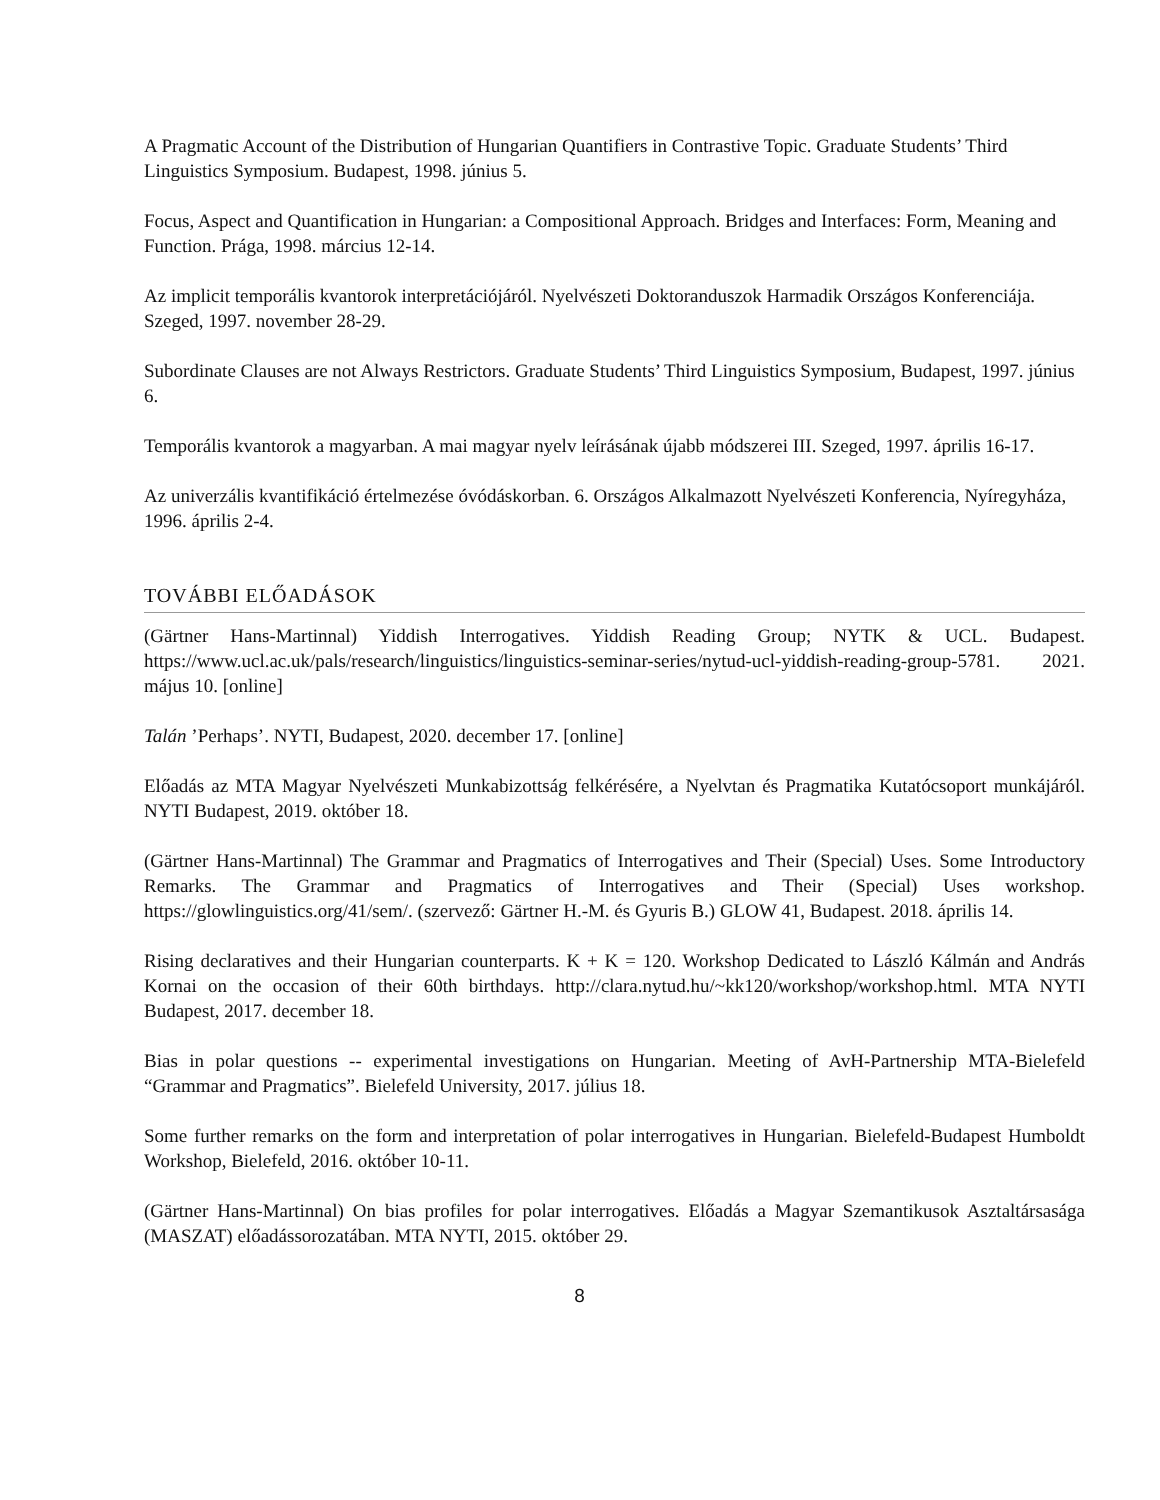A Pragmatic Account of the Distribution of Hungarian Quantifiers in Contrastive Topic. Graduate Students’ Third Linguistics Symposium. Budapest, 1998. június 5.
Focus, Aspect and Quantification in Hungarian: a Compositional Approach. Bridges and Interfaces: Form, Meaning and Function. Prága, 1998. március 12-14.
Az implicit temporális kvantorok interpretációjáról. Nyelvészeti Doktoranduszok Harmadik Országos Konferenciája. Szeged, 1997. november 28-29.
Subordinate Clauses are not Always Restrictors. Graduate Students’ Third Linguistics Symposium, Budapest, 1997. június 6.
Temporális kvantorok a magyarban. A mai magyar nyelv leírásának újabb módszerei III. Szeged, 1997. április 16-17.
Az univerzális kvantifikáció értelmezése óvódáskorban. 6. Országos Alkalmazott Nyelvészeti Konferencia, Nyíregyháza, 1996. április 2-4.
TOVÁBBI ELŐADÁSOK
(Gärtner Hans-Martinnal) Yiddish Interrogatives. Yiddish Reading Group; NYTK & UCL. Budapest. https://www.ucl.ac.uk/pals/research/linguistics/linguistics-seminar-series/nytud-ucl-yiddish-reading-group-5781. 2021. május 10. [online]
Talán ’Perhaps’. NYTI, Budapest, 2020. december 17. [online]
Előadás az MTA Magyar Nyelvészeti Munkabizottság felkérésére, a Nyelvtan és Pragmatika Kutatócsoport munkájáról. NYTI Budapest, 2019. október 18.
(Gärtner Hans-Martinnal) The Grammar and Pragmatics of Interrogatives and Their (Special) Uses. Some Introductory Remarks. The Grammar and Pragmatics of Interrogatives and Their (Special) Uses workshop. https://glowlinguistics.org/41/sem/. (szervező: Gärtner H.-M. és Gyuris B.) GLOW 41, Budapest. 2018. április 14.
Rising declaratives and their Hungarian counterparts. K + K = 120. Workshop Dedicated to László Kálmán and András Kornai on the occasion of their 60th birthdays. http://clara.nytud.hu/~kk120/workshop/workshop.html. MTA NYTI Budapest, 2017. december 18.
Bias in polar questions -- experimental investigations on Hungarian. Meeting of AvH-Partnership MTA-Bielefeld “Grammar and Pragmatics”. Bielefeld University, 2017. július 18.
Some further remarks on the form and interpretation of polar interrogatives in Hungarian. Bielefeld-Budapest Humboldt Workshop, Bielefeld, 2016. október 10-11.
(Gärtner Hans-Martinnal) On bias profiles for polar interrogatives. Előadás a Magyar Szemantikusok Asztaltársasága (MASZAT) előadássorozatában. MTA NYTI, 2015. október 29.
8